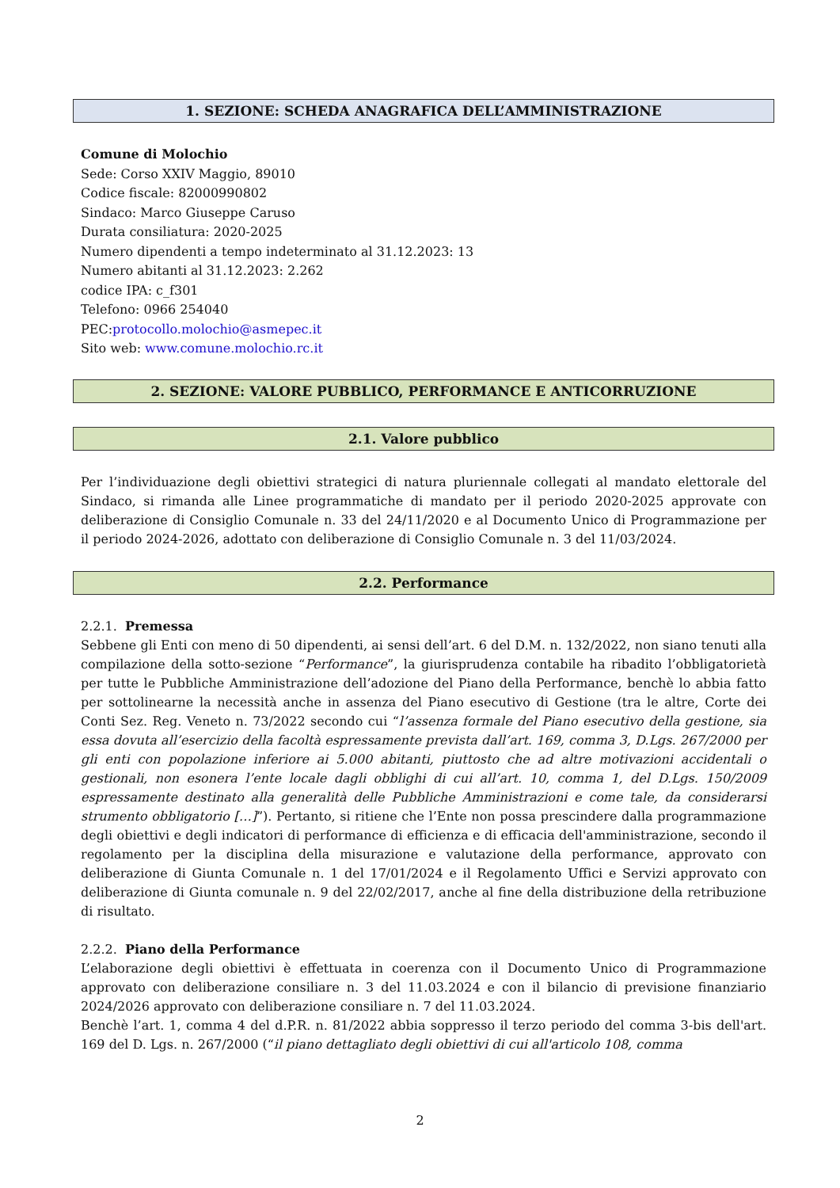1. SEZIONE: SCHEDA ANAGRAFICA DELL’AMMINISTRAZIONE
Comune di Molochio
Sede: Corso XXIV Maggio, 89010
Codice fiscale: 82000990802
Sindaco: Marco Giuseppe Caruso
Durata consiliatura: 2020-2025
Numero dipendenti a tempo indeterminato al 31.12.2023: 13
Numero abitanti al 31.12.2023: 2.262
codice IPA: c_f301
Telefono: 0966 254040
PEC:protocollo.molochio@asmepec.it
Sito web: www.comune.molochio.rc.it
2. SEZIONE: VALORE PUBBLICO, PERFORMANCE E ANTICORRUZIONE
2.1. Valore pubblico
Per l’individuazione degli obiettivi strategici di natura pluriennale collegati al mandato elettorale del Sindaco, si rimanda alle Linee programmatiche di mandato per il periodo 2020-2025 approvate con deliberazione di Consiglio Comunale n. 33 del 24/11/2020 e al Documento Unico di Programmazione per il periodo 2024-2026, adottato con deliberazione di Consiglio Comunale n. 3 del 11/03/2024.
2.2. Performance
2.2.1. Premessa
Sebbene gli Enti con meno di 50 dipendenti, ai sensi dell’art. 6 del D.M. n. 132/2022, non siano tenuti alla compilazione della sotto-sezione “Performance”, la giurisprudenza contabile ha ribadito l’obbligatorietà per tutte le Pubbliche Amministrazione dell’adozione del Piano della Performance, benchè lo abbia fatto per sottolinearne la necessità anche in assenza del Piano esecutivo di Gestione (tra le altre, Corte dei Conti Sez. Reg. Veneto n. 73/2022 secondo cui “l’assenza formale del Piano esecutivo della gestione, sia essa dovuta all’esercizio della facoltà espressamente prevista dall’art. 169, comma 3, D.Lgs. 267/2000 per gli enti con popolazione inferiore ai 5.000 abitanti, piuttosto che ad altre motivazioni accidentali o gestionali, non esonera l’ente locale dagli obblighi di cui all’art. 10, comma 1, del D.Lgs. 150/2009 espressamente destinato alla generalità delle Pubbliche Amministrazioni e come tale, da considerarsi strumento obbligatorio […]”). Pertanto, si ritiene che l’Ente non possa prescindere dalla programmazione degli obiettivi e degli indicatori di performance di efficienza e di efficacia dell'amministrazione, secondo il regolamento per la disciplina della misurazione e valutazione della performance, approvato con deliberazione di Giunta Comunale n. 1 del 17/01/2024 e il Regolamento Uffici e Servizi approvato con deliberazione di Giunta comunale n. 9 del 22/02/2017, anche al fine della distribuzione della retribuzione di risultato.
2.2.2. Piano della Performance
L’elaborazione degli obiettivi è effettuata in coerenza con il Documento Unico di Programmazione approvato con deliberazione consiliare n. 3 del 11.03.2024 e con il bilancio di previsione finanziario 2024/2026 approvato con deliberazione consiliare n. 7 del 11.03.2024.
Benchè l’art. 1, comma 4 del d.P.R. n. 81/2022 abbia soppresso il terzo periodo del comma 3-bis dell'art. 169 del D. Lgs. n. 267/2000 (“il piano dettagliato degli obiettivi di cui all'articolo 108, comma
2